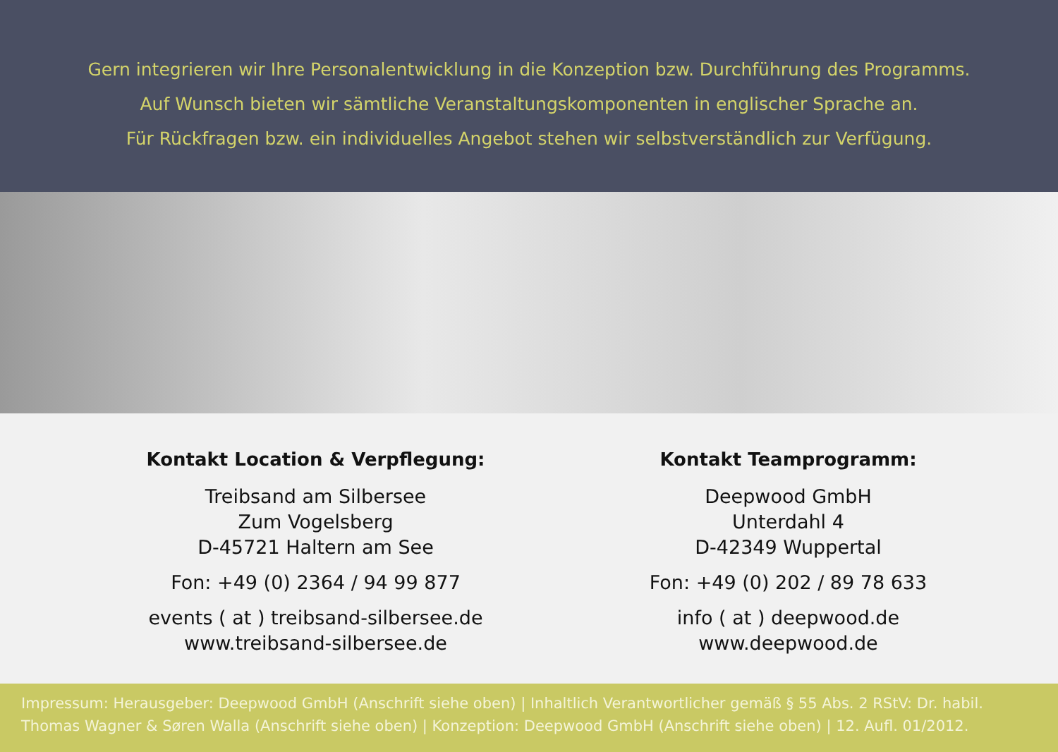Gern integrieren wir Ihre Personalentwicklung in die Konzeption bzw. Durchführung des Programms.
Auf Wunsch bieten wir sämtliche Veranstaltungskomponenten in englischer Sprache an.
Für Rückfragen bzw. ein individuelles Angebot stehen wir selbstverständlich zur Verfügung.
Kontakt Location & Verpflegung:
Treibsand am Silbersee
Zum Vogelsberg
D-45721 Haltern am See
Fon: +49 (0) 2364 / 94 99 877
events ( at ) treibsand-silbersee.de
www.treibsand-silbersee.de
Kontakt Teamprogramm:
Deepwood GmbH
Unterdahl 4
D-42349 Wuppertal
Fon: +49 (0) 202 / 89 78 633
info ( at ) deepwood.de
www.deepwood.de
Impressum: Herausgeber: Deepwood GmbH (Anschrift siehe oben) | Inhaltlich Verantwortlicher gemäß § 55 Abs. 2 RStV: Dr. habil. Thomas Wagner & Søren Walla (Anschrift siehe oben) | Konzeption: Deepwood GmbH (Anschrift siehe oben) | 12. Aufl. 01/2012.